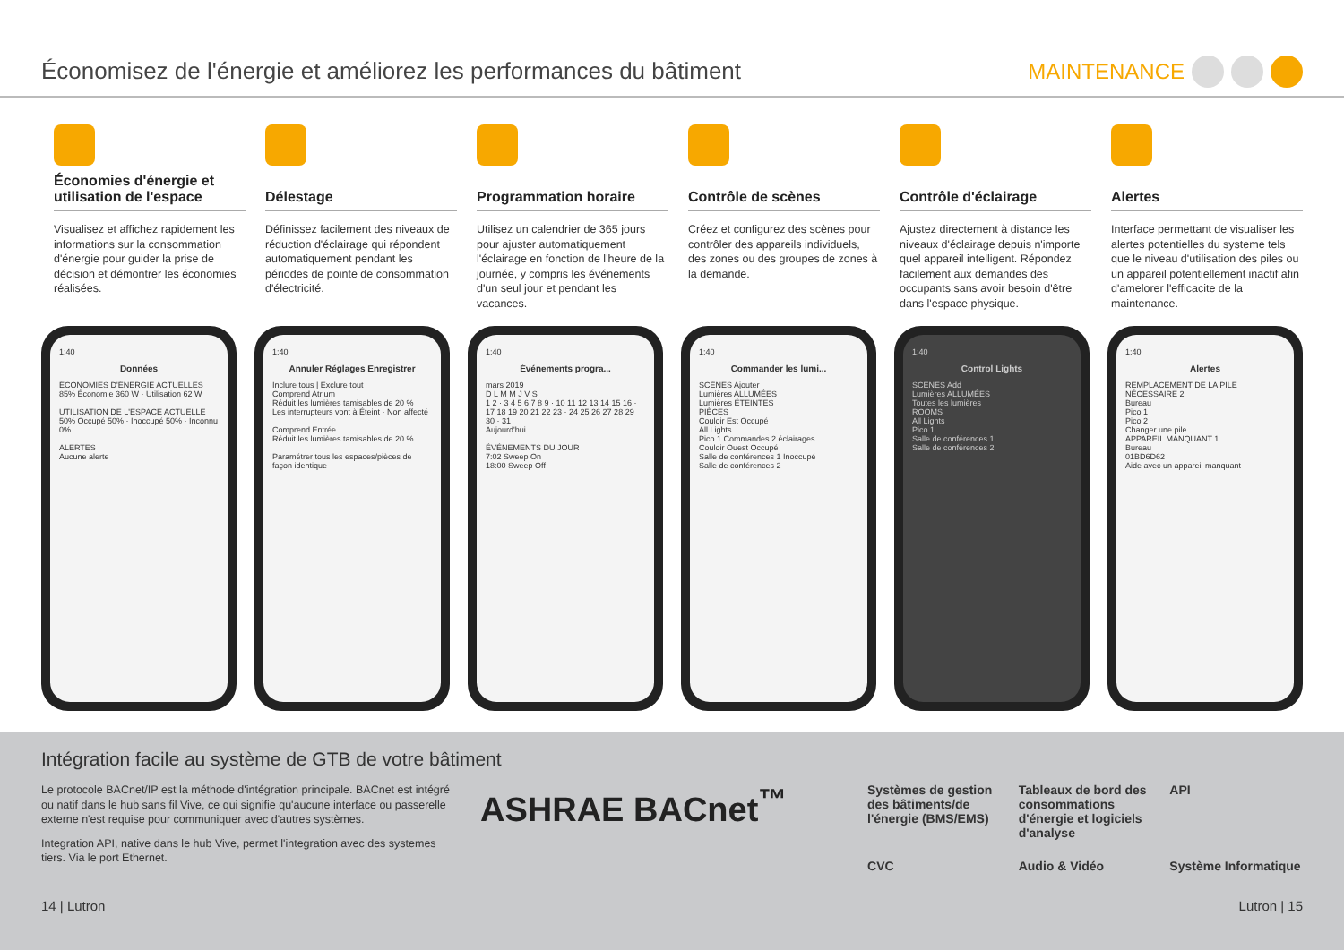Économisez de l'énergie et améliorez les performances du bâtiment
MAINTENANCE
Économies d'énergie et utilisation de l'espace
Visualisez et affichez rapidement les informations sur la consommation d'énergie pour guider la prise de décision et démontrer les économies réalisées.
Délestage
Définissez facilement des niveaux de réduction d'éclairage qui répondent automatiquement pendant les périodes de pointe de consommation d'électricité.
Programmation horaire
Utilisez un calendrier de 365 jours pour ajuster automatiquement l'éclairage en fonction de l'heure de la journée, y compris les événements d'un seul jour et pendant les vacances.
Contrôle de scènes
Créez et configurez des scènes pour contrôler des appareils individuels, des zones ou des groupes de zones à la demande.
Contrôle d'éclairage
Ajustez directement à distance les niveaux d'éclairage depuis n'importe quel appareil intelligent. Répondez facilement aux demandes des occupants sans avoir besoin d'être dans l'espace physique.
Alertes
Interface permettant de visualiser les alertes potentielles du systeme tels que le niveau d'utilisation des piles ou un appareil potentiellement inactif afin d'amelorer l'efficacite de la maintenance.
1:40
Données
ÉCONOMIES D'ÉNERGIE ACTUELLES
85% Économie 360 W · Utilisation 62 W
UTILISATION DE L'ESPACE ACTUELLE
50% Occupé 50% · Inoccupé 50% · Inconnu 0%
ALERTES
Aucune alerte
1:40
Annuler Réglages Enregistrer
Inclure tous | Exclure tout
Comprend Atrium
Réduit les lumières tamisables de 20 %
Les interrupteurs vont à Éteint · Non affecté
Comprend Entrée
Réduit les lumières tamisables de 20 %
Paramétrer tous les espaces/pièces de façon identique
1:40
Événements progra...
mars 2019
D L M M J V S
1 2 · 3 4 5 6 7 8 9 · 10 11 12 13 14 15 16 · 17 18 19 20 21 22 23 · 24 25 26 27 28 29 30 · 31
Aujourd'hui
ÉVÉNEMENTS DU JOUR
7:02 Sweep On
18:00 Sweep Off
1:40
Commander les lumi...
SCÈNES Ajouter
Lumières ALLUMÉES
Lumières ÉTEINTES
PIÈCES
Couloir Est Occupé
All Lights
Pico 1 Commandes 2 éclairages
Couloir Ouest Occupé
Salle de conférences 1 Inoccupé
Salle de conférences 2
1:40
Control Lights
SCENES Add
Lumières ALLUMÉES
Toutes les lumières
ROOMS
All Lights
Pico 1
Salle de conférences 1
Salle de conférences 2
1:40
Alertes
REMPLACEMENT DE LA PILE NÉCESSAIRE 2
Bureau
Pico 1
Pico 2
Changer une pile
APPAREIL MANQUANT 1
Bureau
01BD6D62
Aide avec un appareil manquant
Intégration facile au système de GTB de votre bâtiment
Le protocole BACnet/IP est la méthode d'intégration principale. BACnet est intégré ou natif dans le hub sans fil Vive, ce qui signifie qu'aucune interface ou passerelle externe n'est requise pour communiquer avec d'autres systèmes.
Integration API, native dans le hub Vive, permet l'integration avec des systemes tiers. Via le port Ethernet.
ASHRAE BACnet<sup>™</sup>
Systèmes de gestion des bâtiments/de l'énergie (BMS/EMS)
Tableaux de bord des consommations d'énergie et logiciels d'analyse
API
CVC
Audio & Vidéo
Système Informatique
14 | Lutron Lutron | 15